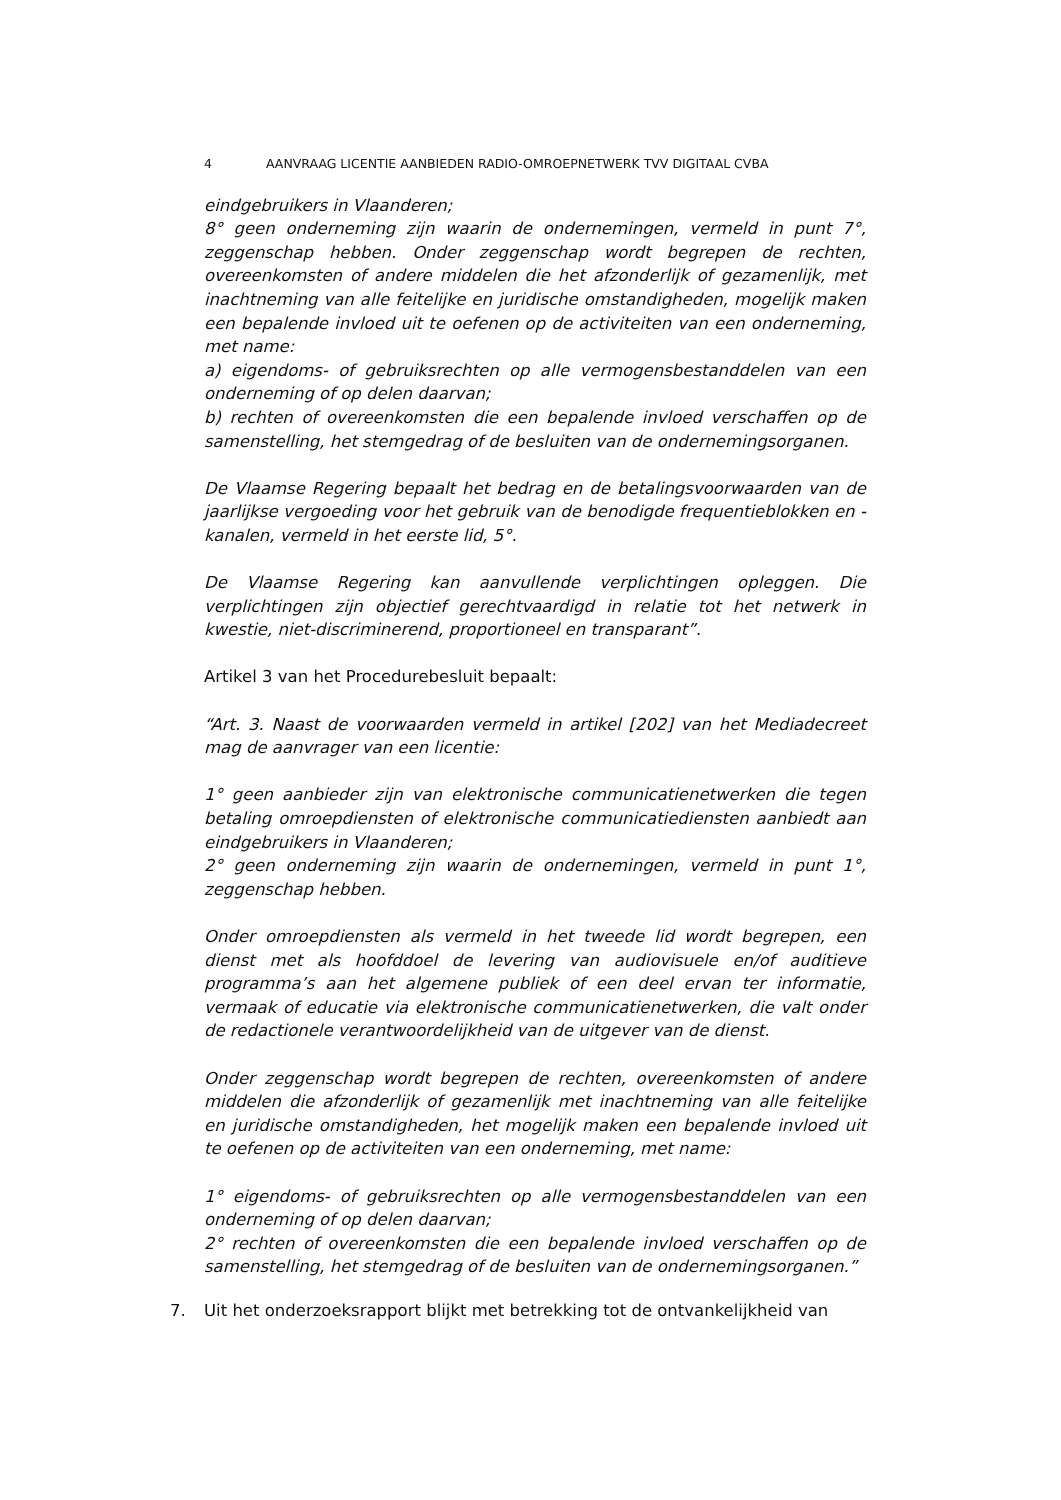4 AANVRAAG LICENTIE AANBIEDEN RADIO-OMROEPNETWERK TVV DIGITAAL CVBA
eindgebruikers in Vlaanderen;
8° geen onderneming zijn waarin de ondernemingen, vermeld in punt 7°, zeggenschap hebben. Onder zeggenschap wordt begrepen de rechten, overeenkomsten of andere middelen die het afzonderlijk of gezamenlijk, met inachtneming van alle feitelijke en juridische omstandigheden, mogelijk maken een bepalende invloed uit te oefenen op de activiteiten van een onderneming, met name:
a) eigendoms- of gebruiksrechten op alle vermogensbestanddelen van een onderneming of op delen daarvan;
b) rechten of overeenkomsten die een bepalende invloed verschaffen op de samenstelling, het stemgedrag of de besluiten van de ondernemingsorganen.
De Vlaamse Regering bepaalt het bedrag en de betalingsvoorwaarden van de jaarlijkse vergoeding voor het gebruik van de benodigde frequentieblokken en -kanalen, vermeld in het eerste lid, 5°.
De Vlaamse Regering kan aanvullende verplichtingen opleggen. Die verplichtingen zijn objectief gerechtvaardigd in relatie tot het netwerk in kwestie, niet-discriminerend, proportioneel en transparant”.
Artikel 3 van het Procedurebesluit bepaalt:
“Art. 3. Naast de voorwaarden vermeld in artikel [202] van het Mediadecreet mag de aanvrager van een licentie:
1° geen aanbieder zijn van elektronische communicatienetwerken die tegen betaling omroepdiensten of elektronische communicatiediensten aanbiedt aan eindgebruikers in Vlaanderen;
2° geen onderneming zijn waarin de ondernemingen, vermeld in punt 1°, zeggenschap hebben.
Onder omroepdiensten als vermeld in het tweede lid wordt begrepen, een dienst met als hoofddoel de levering van audiovisuele en/of auditieve programma’s aan het algemene publiek of een deel ervan ter informatie, vermaak of educatie via elektronische communicatienetwerken, die valt onder de redactionele verantwoordelijkheid van de uitgever van de dienst.
Onder zeggenschap wordt begrepen de rechten, overeenkomsten of andere middelen die afzonderlijk of gezamenlijk met inachtneming van alle feitelijke en juridische omstandigheden, het mogelijk maken een bepalende invloed uit te oefenen op de activiteiten van een onderneming, met name:
1° eigendoms- of gebruiksrechten op alle vermogensbestanddelen van een onderneming of op delen daarvan;
2° rechten of overeenkomsten die een bepalende invloed verschaffen op de samenstelling, het stemgedrag of de besluiten van de ondernemingsorganen.”
7. Uit het onderzoeksrapport blijkt met betrekking tot de ontvankelijkheid van